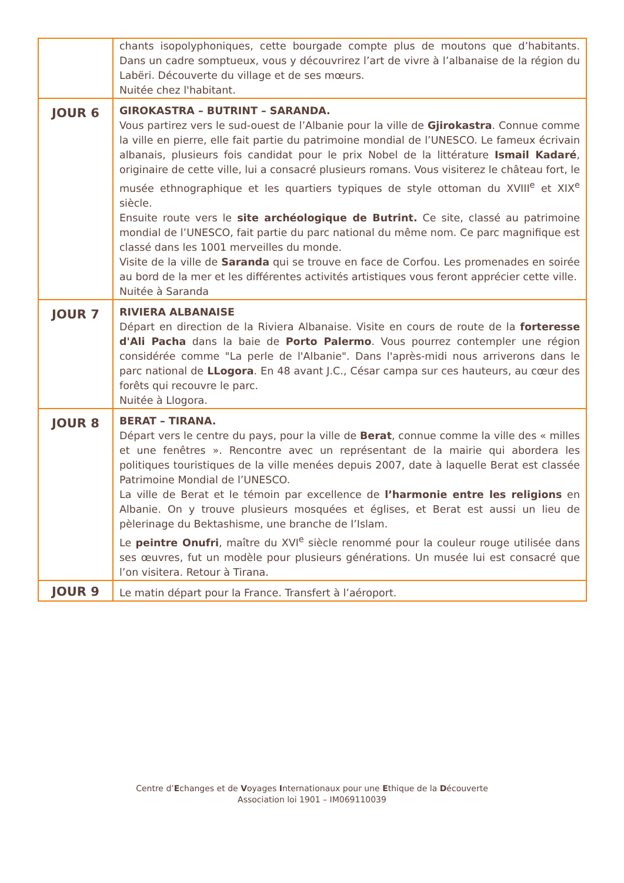| | chants isopolyphoniques, cette bourgade compte plus de moutons que d’habitants. Dans un cadre somptueux, vous y découvrirez l’art de vivre à l’albanaise de la région du Labëri. Découverte du village et de ses mœurs. Nuitée chez l'habitant. |
| JOUR 6 | GIROKASTRA – BUTRINT – SARANDA. Vous partirez vers le sud-ouest de l’Albanie pour la ville de Gjirokastra . Connue comme la ville en pierre, elle fait partie du patrimoine mondial de l’UNESCO. Le fameux écrivain albanais, plusieurs fois candidat pour le prix Nobel de la littérature Ismail Kadaré , originaire de cette ville, lui a consacré plusieurs romans. Vous visiterez le château fort, le musée ethnographique et les quartiers typiques de style ottoman du XVIII<sup>e</sup> et XIX<sup>e</sup> siècle. Ensuite route vers le site archéologique de Butrint. Ce site, classé au patrimoine mondial de l’UNESCO, fait partie du parc national du même nom. Ce parc magnifique est classé dans les 1001 merveilles du monde. Visite de la ville de Saranda qui se trouve en face de Corfou. Les promenades en soirée au bord de la mer et les différentes activités artistiques vous feront apprécier cette ville. Nuitée à Saranda |
| JOUR 7 | RIVIERA ALBANAISE Départ en direction de la Riviera Albanaise. Visite en cours de route de la forteresse d'Ali Pacha dans la baie de Porto Palermo . Vous pourrez contempler une région considérée comme "La perle de l'Albanie". Dans l'après-midi nous arriverons dans le parc national de LLogora . En 48 avant J.C., César campa sur ces hauteurs, au cœur des forêts qui recouvre le parc. Nuitée à Llogora. |
| JOUR 8 | BERAT – TIRANA. Départ vers le centre du pays, pour la ville de Berat , connue comme la ville des « milles et une fenêtres ». Rencontre avec un représentant de la mairie qui abordera les politiques touristiques de la ville menées depuis 2007, date à laquelle Berat est classée Patrimoine Mondial de l’UNESCO. La ville de Berat et le témoin par excellence de l’harmonie entre les religions en Albanie. On y trouve plusieurs mosquées et églises, et Berat est aussi un lieu de pèlerinage du Bektashisme, une branche de l’Islam. Le peintre Onufri , maître du XVI<sup>e</sup> siècle renommé pour la couleur rouge utilisée dans ses œuvres, fut un modèle pour plusieurs générations. Un musée lui est consacré que l’on visitera. Retour à Tirana. |
| JOUR 9 | Le matin départ pour la France. Transfert à l’aéroport. |
Centre d’Echanges et de Voyages Internationaux pour une Ethique de la Découverte
Association loi 1901 – IM069110039